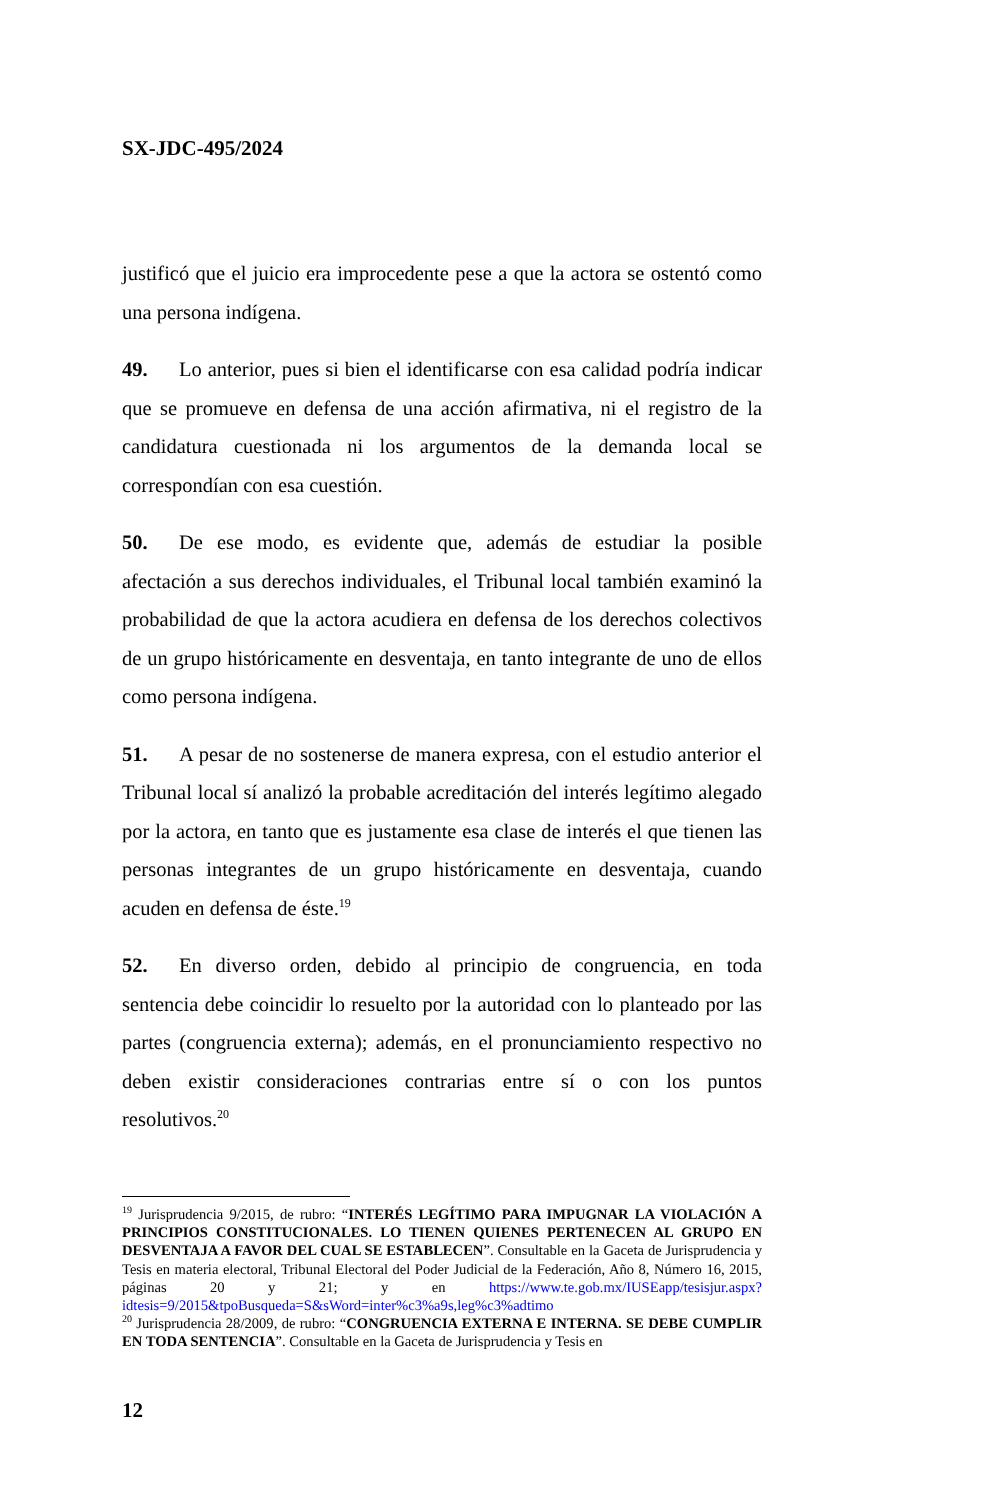SX-JDC-495/2024
justificó que el juicio era improcedente pese a que la actora se ostentó como una persona indígena.
49. Lo anterior, pues si bien el identificarse con esa calidad podría indicar que se promueve en defensa de una acción afirmativa, ni el registro de la candidatura cuestionada ni los argumentos de la demanda local se correspondían con esa cuestión.
50. De ese modo, es evidente que, además de estudiar la posible afectación a sus derechos individuales, el Tribunal local también examinó la probabilidad de que la actora acudiera en defensa de los derechos colectivos de un grupo históricamente en desventaja, en tanto integrante de uno de ellos como persona indígena.
51. A pesar de no sostenerse de manera expresa, con el estudio anterior el Tribunal local sí analizó la probable acreditación del interés legítimo alegado por la actora, en tanto que es justamente esa clase de interés el que tienen las personas integrantes de un grupo históricamente en desventaja, cuando acuden en defensa de éste.<sup>19</sup>
52. En diverso orden, debido al principio de congruencia, en toda sentencia debe coincidir lo resuelto por la autoridad con lo planteado por las partes (congruencia externa); además, en el pronunciamiento respectivo no deben existir consideraciones contrarias entre sí o con los puntos resolutivos.<sup>20</sup>
<sup>19</sup> Jurisprudencia 9/2015, de rubro: “INTERÉS LEGÍTIMO PARA IMPUGNAR LA VIOLACIÓN A PRINCIPIOS CONSTITUCIONALES. LO TIENEN QUIENES PERTENECEN AL GRUPO EN DESVENTAJA A FAVOR DEL CUAL SE ESTABLECEN”. Consultable en la Gaceta de Jurisprudencia y Tesis en materia electoral, Tribunal Electoral del Poder Judicial de la Federación, Año 8, Número 16, 2015, páginas 20 y 21; y en https://www.te.gob.mx/IUSEapp/tesisjur.aspx?idtesis=9/2015&tpoBusqueda=S&sWord=inter%c3%a9s,leg%c3%adtimo
<sup>20</sup> Jurisprudencia 28/2009, de rubro: “CONGRUENCIA EXTERNA E INTERNA. SE DEBE CUMPLIR EN TODA SENTENCIA”. Consultable en la Gaceta de Jurisprudencia y Tesis en
12